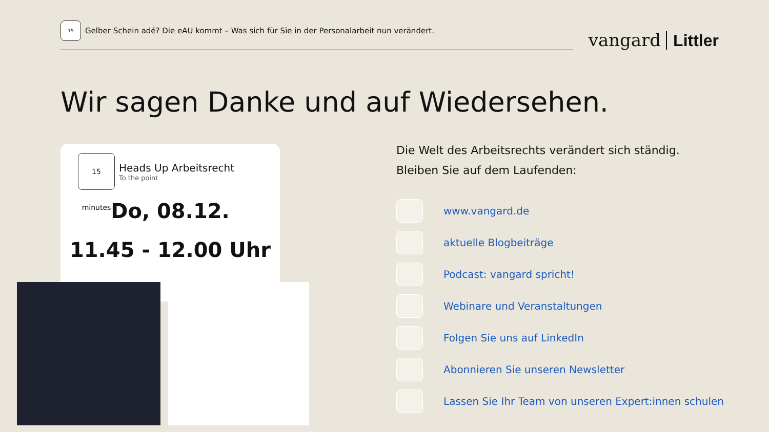15
Gelber Schein adé? Die eAU kommt – Was sich für Sie in der Personalarbeit nun verändert.
vangard Littler
Wir sagen Danke und auf Wiedersehen.
15 minutes
Heads Up Arbeitsrecht
To the point
Do, 08.12.
11.45 - 12.00 Uhr
Die Welt des Arbeitsrechts verändert sich ständig.
Bleiben Sie auf dem Laufenden:
www.vangard.de
aktuelle Blogbeiträge
Podcast: vangard spricht!
Webinare und Veranstaltungen
Folgen Sie uns auf LinkedIn
Abonnieren Sie unseren Newsletter
Lassen Sie Ihr Team von unseren Expert:innen schulen